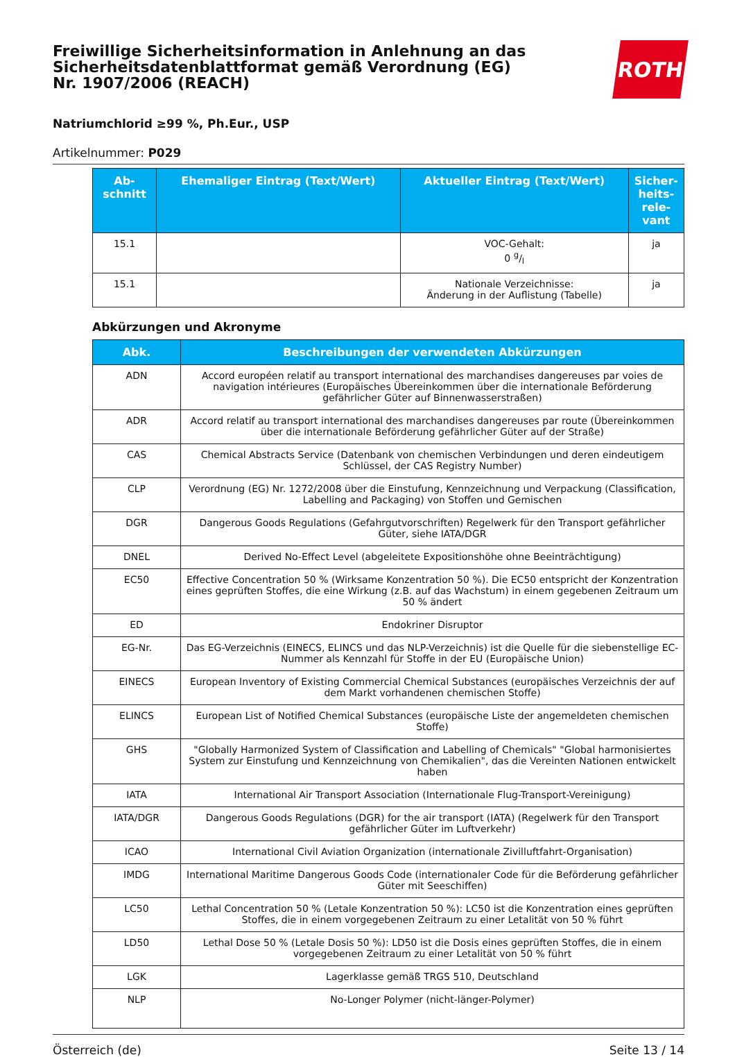Freiwillige Sicherheitsinformation in Anlehnung an das Sicherheitsdatenblattformat gemäß Verordnung (EG) Nr. 1907/2006 (REACH)
ROTH
Natriumchlorid ≥99 %, Ph.Eur., USP
Artikelnummer: P029
| Ab- schnitt | Ehemaliger Eintrag (Text/Wert) | Aktueller Eintrag (Text/Wert) | Sicher- heits- rele- vant |
| --- | --- | --- | --- |
| 15.1 | | VOC-Gehalt: 0 g/l | ja |
| 15.1 | | Nationale Verzeichnisse: Änderung in der Auflistung (Tabelle) | ja |
Abkürzungen und Akronyme
| Abk. | Beschreibungen der verwendeten Abkürzungen |
| --- | --- |
| ADN | Accord européen relatif au transport international des marchandises dangereuses par voies de navigation intérieures (Europäisches Übereinkommen über die internationale Beförderung gefährlicher Güter auf Binnenwasserstraßen) |
| ADR | Accord relatif au transport international des marchandises dangereuses par route (Übereinkommen über die internationale Beförderung gefährlicher Güter auf der Straße) |
| CAS | Chemical Abstracts Service (Datenbank von chemischen Verbindungen und deren eindeutigem Schlüssel, der CAS Registry Number) |
| CLP | Verordnung (EG) Nr. 1272/2008 über die Einstufung, Kennzeichnung und Verpackung (Classification, Labelling and Packaging) von Stoffen und Gemischen |
| DGR | Dangerous Goods Regulations (Gefahrgutvorschriften) Regelwerk für den Transport gefährlicher Güter, siehe IATA/DGR |
| DNEL | Derived No-Effect Level (abgeleitete Expositionshöhe ohne Beeinträchtigung) |
| EC50 | Effective Concentration 50 % (Wirksame Konzentration 50 %). Die EC50 entspricht der Konzentration eines geprüften Stoffes, die eine Wirkung (z.B. auf das Wachstum) in einem gegebenen Zeitraum um 50 % ändert |
| ED | Endokriner Disruptor |
| EG-Nr. | Das EG-Verzeichnis (EINECS, ELINCS und das NLP-Verzeichnis) ist die Quelle für die siebenstellige EC-Nummer als Kennzahl für Stoffe in der EU (Europäische Union) |
| EINECS | European Inventory of Existing Commercial Chemical Substances (europäisches Verzeichnis der auf dem Markt vorhandenen chemischen Stoffe) |
| ELINCS | European List of Notified Chemical Substances (europäische Liste der angemeldeten chemischen Stoffe) |
| GHS | "Globally Harmonized System of Classification and Labelling of Chemicals" "Global harmonisiertes System zur Einstufung und Kennzeichnung von Chemikalien", das die Vereinten Nationen entwickelt haben |
| IATA | International Air Transport Association (Internationale Flug-Transport-Vereinigung) |
| IATA/DGR | Dangerous Goods Regulations (DGR) for the air transport (IATA) (Regelwerk für den Transport gefährlicher Güter im Luftverkehr) |
| ICAO | International Civil Aviation Organization (internationale Zivilluftfahrt-Organisation) |
| IMDG | International Maritime Dangerous Goods Code (internationaler Code für die Beförderung gefährlicher Güter mit Seeschiffen) |
| LC50 | Lethal Concentration 50 % (Letale Konzentration 50 %): LC50 ist die Konzentration eines geprüften Stoffes, die in einem vorgegebenen Zeitraum zu einer Letalität von 50 % führt |
| LD50 | Lethal Dose 50 % (Letale Dosis 50 %): LD50 ist die Dosis eines geprüften Stoffes, die in einem vorgegebenen Zeitraum zu einer Letalität von 50 % führt |
| LGK | Lagerklasse gemäß TRGS 510, Deutschland |
| NLP | No-Longer Polymer (nicht-länger-Polymer) |
Österreich (de) Seite 13 / 14